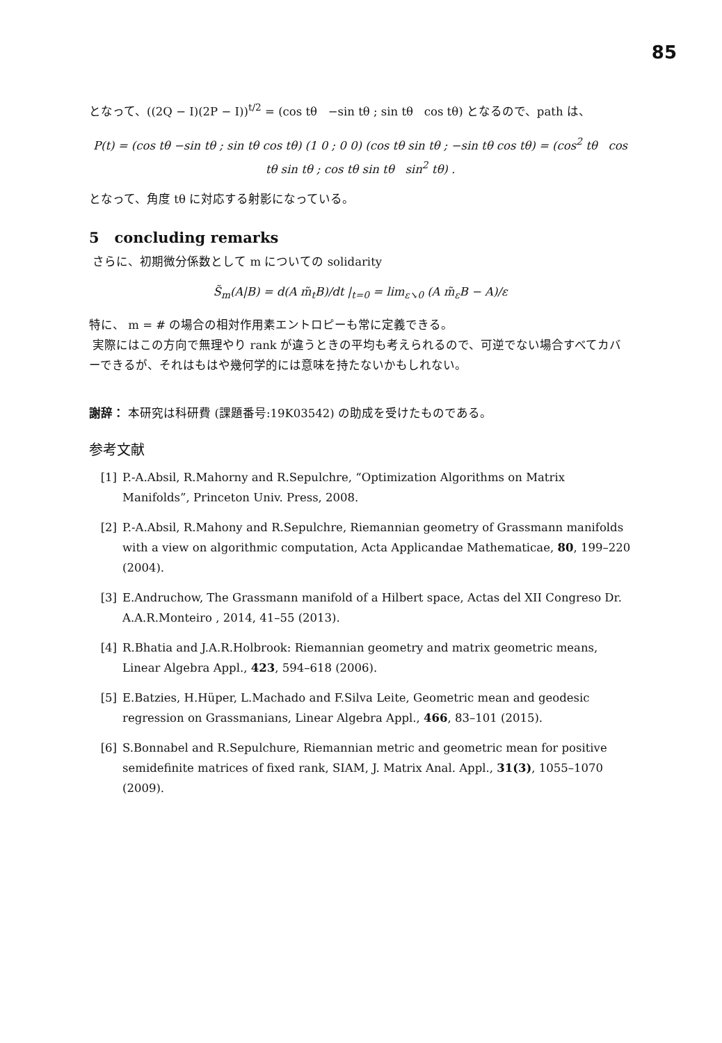85
となって、((2Q − I)(2P − I))<sup>t/2</sup> = (cos tθ −sin tθ ; sin tθ cos tθ) となるので、path は、
P(t) = (cos tθ −sin tθ ; sin tθ cos tθ) (1 0 ; 0 0) (cos tθ sin tθ ; −sin tθ cos tθ) = (cos<sup>2</sup> tθ cos tθ sin tθ ; cos tθ sin tθ sin<sup>2</sup> tθ) .
となって、角度 tθ に対応する射影になっている。
5 concluding remarks
さらに、初期微分係数として m についての solidarity
S̃<sub>m</sub>(A|B) = d(A m̃<sub>t</sub>B)/dt |<sub>t=0</sub> = lim<sub>ε↘0</sub> (A m̃<sub>ε</sub>B − A)/ε
特に、 m = # の場合の相対作用素エントロピーも常に定義できる。
実際にはこの方向で無理やり rank が違うときの平均も考えられるので、可逆でない場合すべてカバーできるが、それはもはや幾何学的には意味を持たないかもしれない。
謝辞： 本研究は科研費 (課題番号:19K03542) の助成を受けたものである。
参考文献
[1] P.-A.Absil, R.Mahorny and R.Sepulchre, “Optimization Algorithms on Matrix Manifolds”, Princeton Univ. Press, 2008.
[2] P.-A.Absil, R.Mahony and R.Sepulchre, Riemannian geometry of Grassmann manifolds with a view on algorithmic computation, Acta Applicandae Mathematicae, 80, 199–220 (2004).
[3] E.Andruchow, The Grassmann manifold of a Hilbert space, Actas del XII Congreso Dr. A.A.R.Monteiro , 2014, 41–55 (2013).
[4] R.Bhatia and J.A.R.Holbrook: Riemannian geometry and matrix geometric means, Linear Algebra Appl., 423, 594–618 (2006).
[5] E.Batzies, H.Hüper, L.Machado and F.Silva Leite, Geometric mean and geodesic regression on Grassmanians, Linear Algebra Appl., 466, 83–101 (2015).
[6] S.Bonnabel and R.Sepulchure, Riemannian metric and geometric mean for positive semidefinite matrices of fixed rank, SIAM, J. Matrix Anal. Appl., 31(3), 1055–1070 (2009).